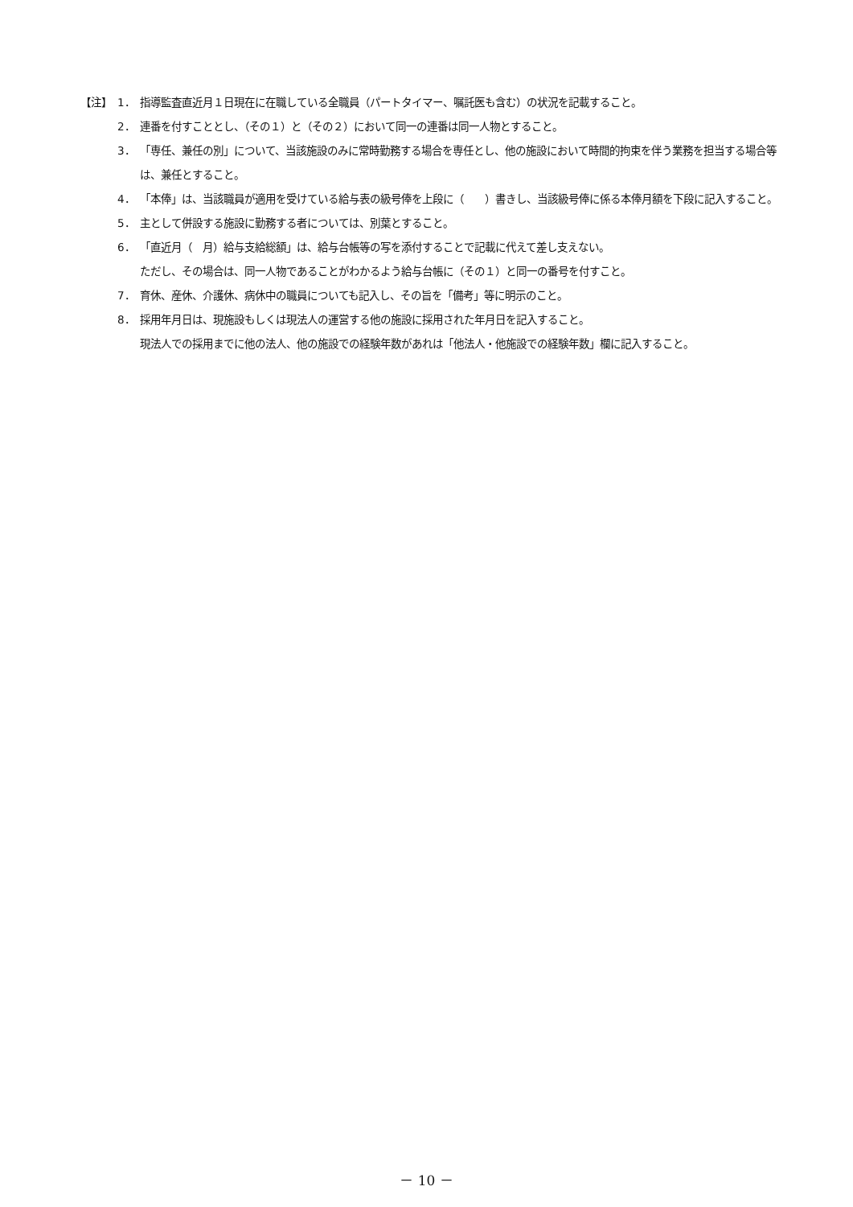【注】 1． 指導監査直近月１日現在に在職している全職員（パートタイマー、嘱託医も含む）の状況を記載すること。
2． 連番を付すこととし、（その１）と（その２）において同一の連番は同一人物とすること。
3． 「専任、兼任の別」について、当該施設のみに常時勤務する場合を専任とし、他の施設において時間的拘束を伴う業務を担当する場合等は、兼任とすること。
4． 「本俸」は、当該職員が適用を受けている給与表の級号俸を上段に（　　）書きし、当該級号俸に係る本俸月額を下段に記入すること。
5． 主として併設する施設に勤務する者については、別葉とすること。
6． 「直近月（　月）給与支給総額」は、給与台帳等の写を添付することで記載に代えて差し支えない。
ただし、その場合は、同一人物であることがわかるよう給与台帳に（その１）と同一の番号を付すこと。
7． 育休、産休、介護休、病休中の職員についても記入し、その旨を「備考」等に明示のこと。
8． 採用年月日は、現施設もしくは現法人の運営する他の施設に採用された年月日を記入すること。
現法人での採用までに他の法人、他の施設での経験年数があれは「他法人・他施設での経験年数」欄に記入すること。
－ 10 －